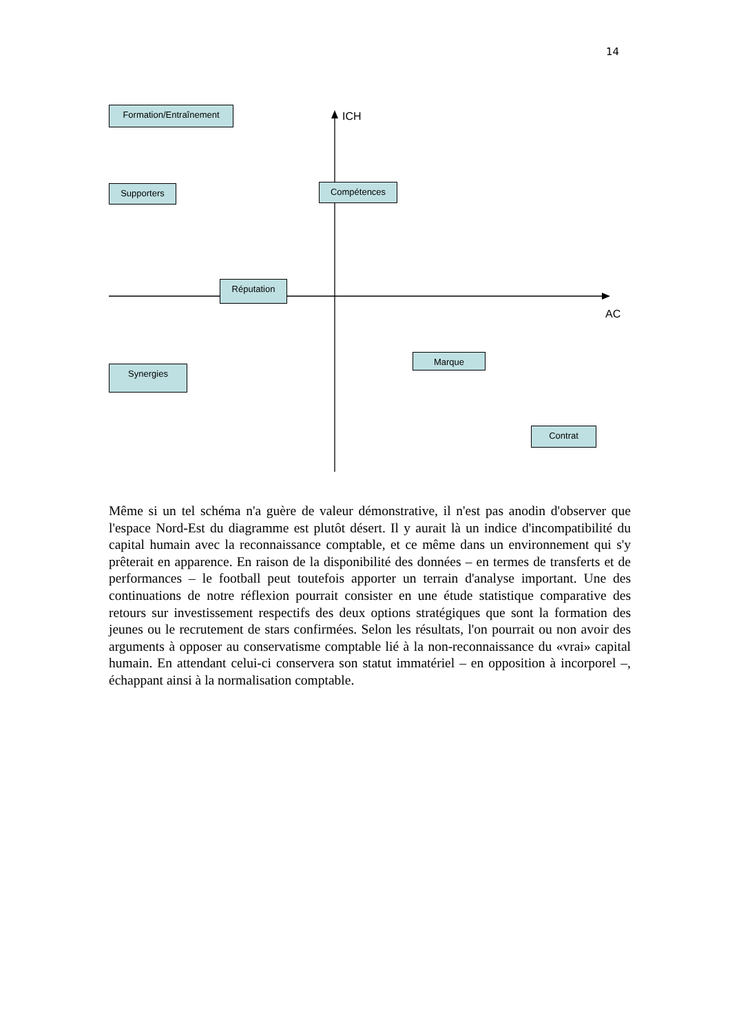14
Formation/Entraînement
ICH
Supporters Compétences
Réputation
AC
Marque
Synergies
Contrat
Même si un tel schéma n'a guère de valeur démonstrative, il n'est pas anodin d'observer que l'espace Nord-Est du diagramme est plutôt désert. Il y aurait là un indice d'incompatibilité du capital humain avec la reconnaissance comptable, et ce même dans un environnement qui s'y prêterait en apparence. En raison de la disponibilité des données – en termes de transferts et de performances – le football peut toutefois apporter un terrain d'analyse important. Une des continuations de notre réflexion pourrait consister en une étude statistique comparative des retours sur investissement respectifs des deux options stratégiques que sont la formation des jeunes ou le recrutement de stars confirmées. Selon les résultats, l'on pourrait ou non avoir des arguments à opposer au conservatisme comptable lié à la non-reconnaissance du «vrai» capital humain. En attendant celui-ci conservera son statut immatériel – en opposition à incorporel –, échappant ainsi à la normalisation comptable.